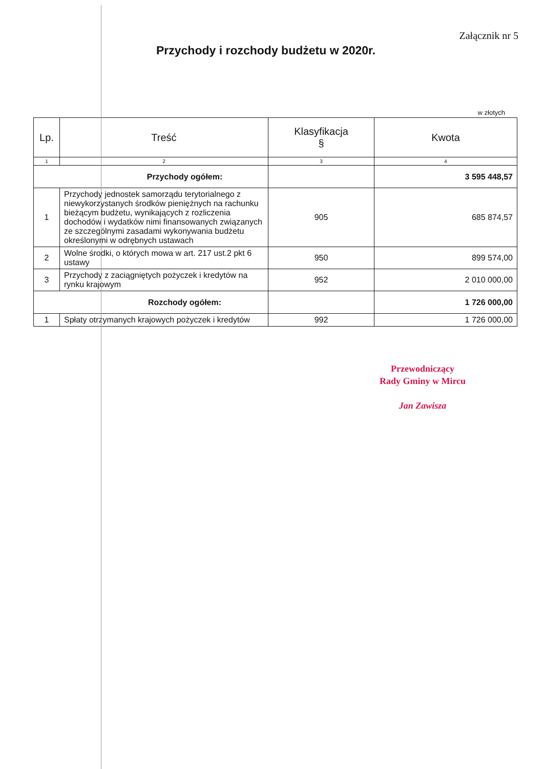Załącznik nr 5
Przychody i rozchody budżetu w 2020r.
w złotych
| Lp. | Treść | Klasyfikacja § | Kwota |
| --- | --- | --- | --- |
| 1 | 2 | 3 | 4 |
| Przychody ogółem: | | | 3 595 448,57 |
| 1 | Przychody jednostek samorządu terytorialnego z niewykorzystanych środków pieniężnych na rachunku bieżącym budżetu, wynikających z rozliczenia dochodów i wydatków nimi finansowanych związanych ze szczególnymi zasadami wykonywania budżetu określonymi w odrębnych ustawach | 905 | 685 874,57 |
| 2 | Wolne środki, o których mowa w art. 217 ust.2 pkt 6 ustawy | 950 | 899 574,00 |
| 3 | Przychody z zaciągniętych pożyczek i kredytów na rynku krajowym | 952 | 2 010 000,00 |
| Rozchody ogółem: | | | 1 726 000,00 |
| 1 | Spłaty otrzymanych krajowych pożyczek i kredytów | 992 | 1 726 000,00 |
Przewodniczący
Rady Gminy w Mircu
Jan Zawisza